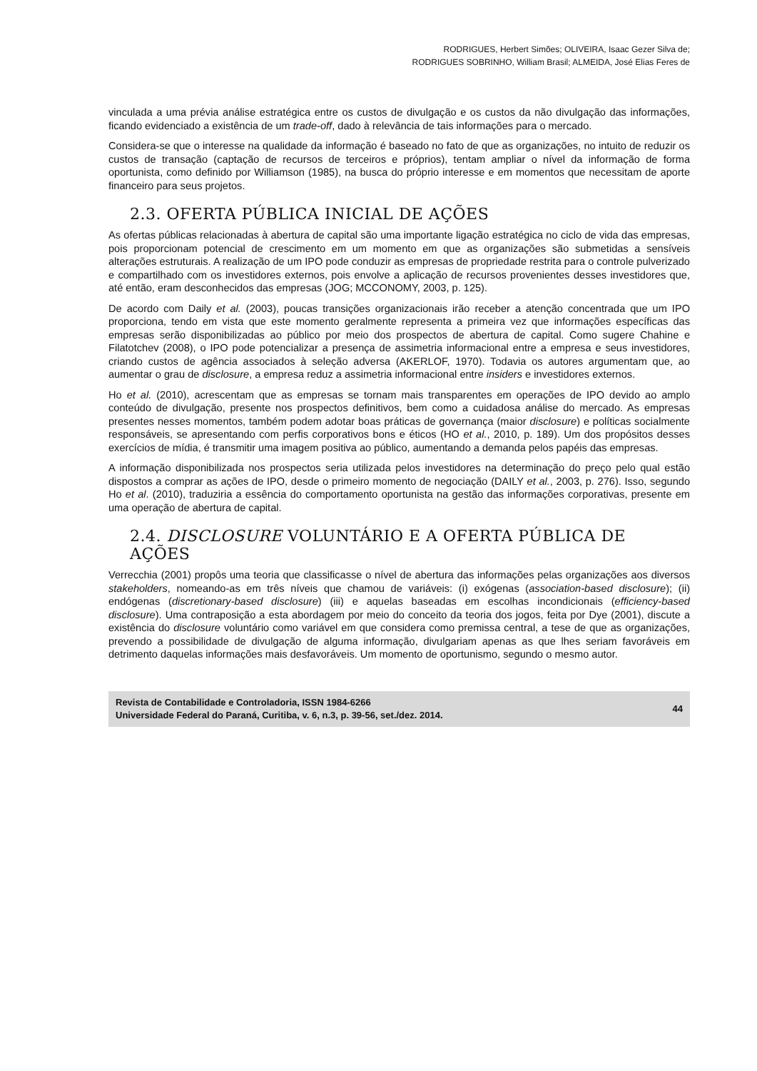RODRIGUES, Herbert Simões; OLIVEIRA, Isaac Gezer Silva de;
RODRIGUES SOBRINHO, William Brasil; ALMEIDA, José Elias Feres de
vinculada a uma prévia análise estratégica entre os custos de divulgação e os custos da não divulgação das informações, ficando evidenciado a existência de um trade-off, dado à relevância de tais informações para o mercado.
Considera-se que o interesse na qualidade da informação é baseado no fato de que as organizações, no intuito de reduzir os custos de transação (captação de recursos de terceiros e próprios), tentam ampliar o nível da informação de forma oportunista, como definido por Williamson (1985), na busca do próprio interesse e em momentos que necessitam de aporte financeiro para seus projetos.
2.3. OFERTA PÚBLICA INICIAL DE AÇÕES
As ofertas públicas relacionadas à abertura de capital são uma importante ligação estratégica no ciclo de vida das empresas, pois proporcionam potencial de crescimento em um momento em que as organizações são submetidas a sensíveis alterações estruturais. A realização de um IPO pode conduzir as empresas de propriedade restrita para o controle pulverizado e compartilhado com os investidores externos, pois envolve a aplicação de recursos provenientes desses investidores que, até então, eram desconhecidos das empresas (JOG; MCCONOMY, 2003, p. 125).
De acordo com Daily et al. (2003), poucas transições organizacionais irão receber a atenção concentrada que um IPO proporciona, tendo em vista que este momento geralmente representa a primeira vez que informações específicas das empresas serão disponibilizadas ao público por meio dos prospectos de abertura de capital. Como sugere Chahine e Filatotchev (2008), o IPO pode potencializar a presença de assimetria informacional entre a empresa e seus investidores, criando custos de agência associados à seleção adversa (AKERLOF, 1970). Todavia os autores argumentam que, ao aumentar o grau de disclosure, a empresa reduz a assimetria informacional entre insiders e investidores externos.
Ho et al. (2010), acrescentam que as empresas se tornam mais transparentes em operações de IPO devido ao amplo conteúdo de divulgação, presente nos prospectos definitivos, bem como a cuidadosa análise do mercado. As empresas presentes nesses momentos, também podem adotar boas práticas de governança (maior disclosure) e políticas socialmente responsáveis, se apresentando com perfis corporativos bons e éticos (HO et al., 2010, p. 189). Um dos propósitos desses exercícios de mídia, é transmitir uma imagem positiva ao público, aumentando a demanda pelos papéis das empresas.
A informação disponibilizada nos prospectos seria utilizada pelos investidores na determinação do preço pelo qual estão dispostos a comprar as ações de IPO, desde o primeiro momento de negociação (DAILY et al., 2003, p. 276). Isso, segundo Ho et al. (2010), traduziria a essência do comportamento oportunista na gestão das informações corporativas, presente em uma operação de abertura de capital.
2.4. DISCLOSURE VOLUNTÁRIO E A OFERTA PÚBLICA DE AÇÕES
Verrecchia (2001) propôs uma teoria que classificasse o nível de abertura das informações pelas organizações aos diversos stakeholders, nomeando-as em três níveis que chamou de variáveis: (i) exógenas (association-based disclosure); (ii) endógenas (discretionary-based disclosure) (iii) e aquelas baseadas em escolhas incondicionais (efficiency-based disclosure). Uma contraposição a esta abordagem por meio do conceito da teoria dos jogos, feita por Dye (2001), discute a existência do disclosure voluntário como variável em que considera como premissa central, a tese de que as organizações, prevendo a possibilidade de divulgação de alguma informação, divulgariam apenas as que lhes seriam favoráveis em detrimento daquelas informações mais desfavoráveis. Um momento de oportunismo, segundo o mesmo autor.
Revista de Contabilidade e Controladoria, ISSN 1984-6266
Universidade Federal do Paraná, Curitiba, v. 6, n.3, p. 39-56, set./dez. 2014.
44